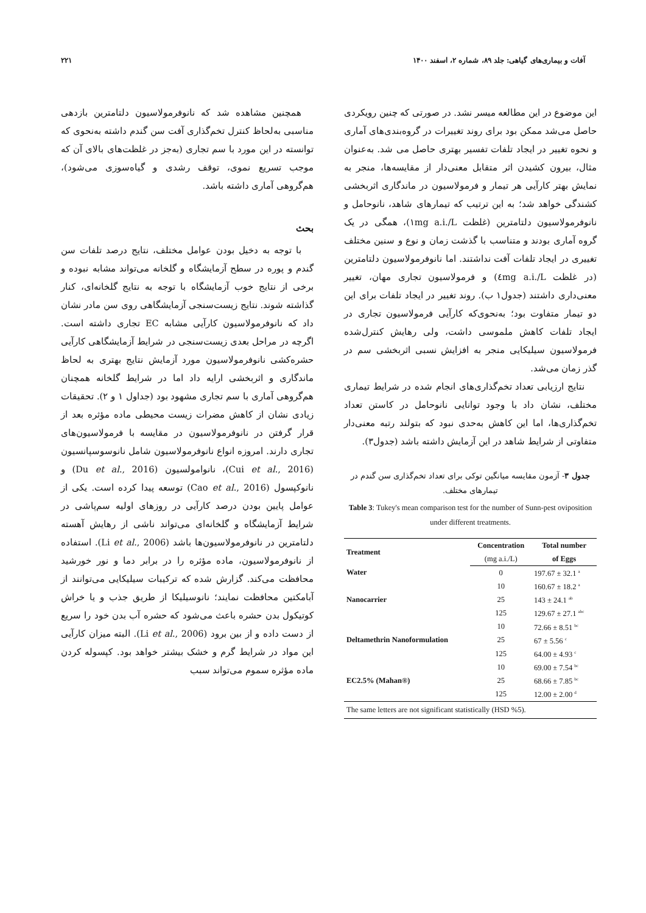آفات و بیماری‌های گیاهی: جلد ۸۹، شماره ۲، اسفند ۱۴۰۰ ۲۲۱
این موضوع در این مطالعه میسر نشد. در صورتی که چنین رویکردی حاصل می‌شد ممکن بود برای روند تغییرات در گروه‌بندی‌های آماری و نحوه تغییر در ایجاد تلفات تفسیر بهتری حاصل می شد. به‌عنوان مثال، بیرون کشیدن اثر متقابل معنی‌دار از مقایسه‌ها، منجر به نمایش بهتر کارآیی هر تیمار و فرمولاسیون در ماندگاری اثربخشی کشندگی خواهد شد؛ به این ترتیب که تیمارهای شاهد، نانوحامل و نانوفرمولاسیون دلتامترین (غلظت ۱mg a.i./L)، همگی در یک گروه آماری بودند و متناسب با گذشت زمان و نوع و سنین مختلف تغییری در ایجاد تلفات آفت نداشتند. اما نانوفرمولاسیون دلتامترین (در غلظت ٤mg a.i./L) و فرمولاسیون تجاری مهان، تغییر معنی‌داری داشتند (جدول۱ ب). روند تغییر در ایجاد تلفات برای این دو تیمار متفاوت بود؛ به‌نحوی‌که کارآیی فرمولاسیون تجاری در ایجاد تلفات کاهش ملموسی داشت، ولی رهایش کنترل‌شده فرمولاسیون سیلیکایی منجر به افزایش نسبی اثربخشی سم در گذر زمان می‌شد.
نتایج ارزیابی تعداد تخم‌گذاری‌های انجام شده در شرایط تیماری مختلف، نشان داد با وجود توانایی نانوحامل در کاستن تعداد تخم‌گذاری‌ها، اما این کاهش به‌حدی نبود که بتولند رتبه معنی‌دار متفاوتی از شرایط شاهد در این آزمایش داشته باشد (جدول۳).
جدول ۳- آزمون مقایسه میانگین توکی برای تعداد تخم‌گذاری سن گندم در تیمارهای مختلف.
Table 3: Tukey's mean comparison test for the number of Sunn-pest oviposition under different treatments.
| Treatment | Concentration | Total number |
| --- | --- | --- |
| | (mg a.i./L) | of Eggs |
| Water | 0 | 197.67 ± 32.1 <sup>a</sup> |
| | 10 | 160.67 ± 18.2 <sup>a</sup> |
| Nanocarrier | 25 | 143 ± 24.1 <sup>ab</sup> |
| | 125 | 129.67 ± 27.1 <sup>abc</sup> |
| | 10 | 72.66 ± 8.51 <sup>bc</sup> |
| Deltamethrin Nanoformulation | 25 | 67 ± 5.56 <sup>c</sup> |
| | 125 | 64.00 ± 4.93 <sup>c</sup> |
| | 10 | 69.00 ± 7.54 <sup>bc</sup> |
| EC2.5% (Mahan®) | 25 | 68.66 ± 7.85 <sup>bc</sup> |
| | 125 | 12.00 ± 2.00 <sup>d</sup> |
| The same letters are not significant statistically (HSD %5). | | |
همچنین مشاهده شد که نانوفرمولاسیون دلتامترین بازدهی مناسبی به‌لحاظ کنترل تخم‌گذاری آفت سن گندم داشته به‌نحوی که توانسته در این مورد با سم تجاری (به‌جز در غلظت‌های بالای آن که موجب تسریع نموی، توقف رشدی و گیاه‌سوزی می‌شود)، هم‌گروهی آماری داشته باشد.
بحث
با توجه به دخیل بودن عوامل مختلف، نتایج درصد تلفات سن گندم و پوره در سطح آزمایشگاه و گلخانه می‌تواند مشابه نبوده و برخی از نتایج خوب آزمایشگاه با توجه به نتایج گلخانه‌ای، کنار گذاشته شوند. نتایج زیست‌سنجی آزمایشگاهی روی سن مادر نشان داد که نانوفرمولاسیون کارآیی مشابه EC تجاری داشته است. اگرچه در مراحل بعدی زیست‌سنجی در شرایط آزمایشگاهی کارآیی حشره‌کشی نانوفرمولاسیون مورد آزمایش نتایج بهتری به لحاظ ماندگاری و اثربخشی ارایه داد اما در شرایط گلخانه همچنان هم‌گروهی آماری با سم تجاری مشهود بود (جداول ۱ و ۲). تحقیقات زیادی نشان از کاهش مضرات زیست محیطی ماده مؤثره بعد از قرار گرفتن در نانوفرمولاسیون در مقایسه با فرمولاسیون‌های تجاری دارند. امروزه انواع نانوفرمولاسیون شامل نانوسوسپانسیون (Cui et al., 2016)، نانوامولسیون (Du et al., 2016) و نانوکپسول (Cao et al., 2016) توسعه پیدا کرده است. یکی از عوامل پایین بودن درصد کارآیی در روزهای اولیه سم‌پاشی در شرایط آزمایشگاه و گلخانه‌ای می‌تواند ناشی از رهایش آهسته دلتامترین در نانوفرمولاسیون‌ها باشد (Li et al., 2006). استفاده از نانوفرمولاسیون، ماده مؤثره را در برابر دما و نور خورشید محافظت می‌کند. گزارش شده که ترکیبات سیلیکایی می‌توانند از آبامکتین محافظت نمایند؛ نانوسیلیکا از طریق جذب و یا خراش کوتیکول بدن حشره باعث می‌شود که حشره آب بدن خود را سریع از دست داده و از بین برود (Li et al., 2006). البته میزان کارآیی این مواد در شرایط گرم و خشک بیشتر خواهد بود. کپسوله کردن ماده مؤثره سموم می‌تواند سبب